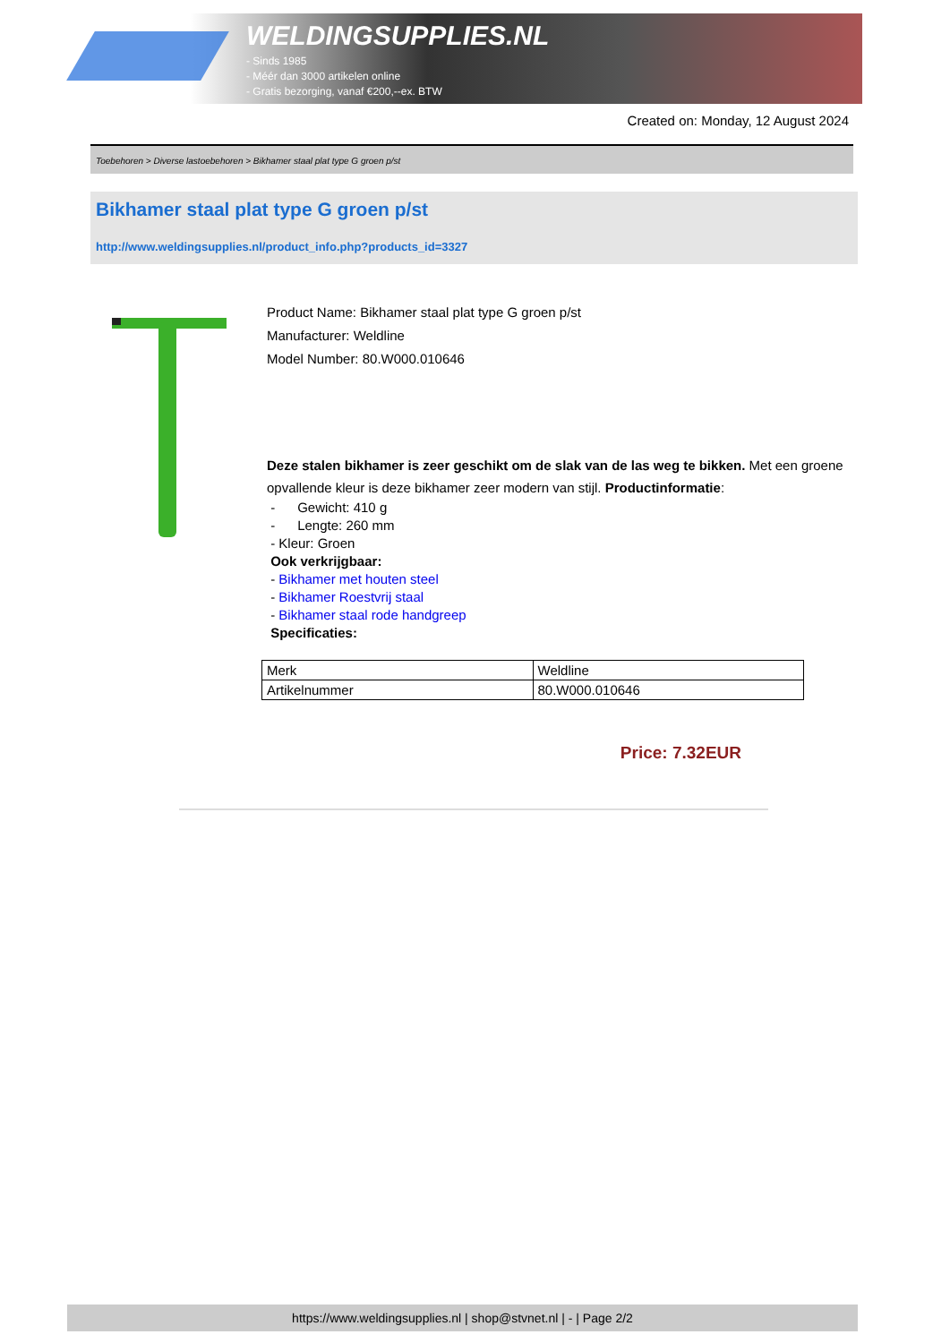WELDINGSUPPLIES.NL
- Sinds 1985
- Méér dan 3000 artikelen online
- Gratis bezorging, vanaf €200,--ex. BTW
Created on: Monday, 12 August 2024
Toebehoren > Diverse lastoebehoren > Bikhamer staal plat type G groen p/st
Bikhamer staal plat type G groen p/st
http://www.weldingsupplies.nl/product_info.php?products_id=3327
Product Name: Bikhamer staal plat type G groen p/st
Manufacturer: Weldline
Model Number: 80.W000.010646
Deze stalen bikhamer is zeer geschikt om de slak van de las weg te bikken. Met een groene opvallende kleur is deze bikhamer zeer modern van stijl. Productinformatie:
- Gewicht: 410 g
- Lengte: 260 mm
- Kleur: Groen
Ook verkrijgbaar:
- Bikhamer met houten steel
- Bikhamer Roestvrij staal
- Bikhamer staal rode handgreep
Specificaties:
| Merk | Weldline |
| Artikelnummer | 80.W000.010646 |
Price: 7.32EUR
https://www.weldingsupplies.nl | shop@stvnet.nl | - | Page 2/2